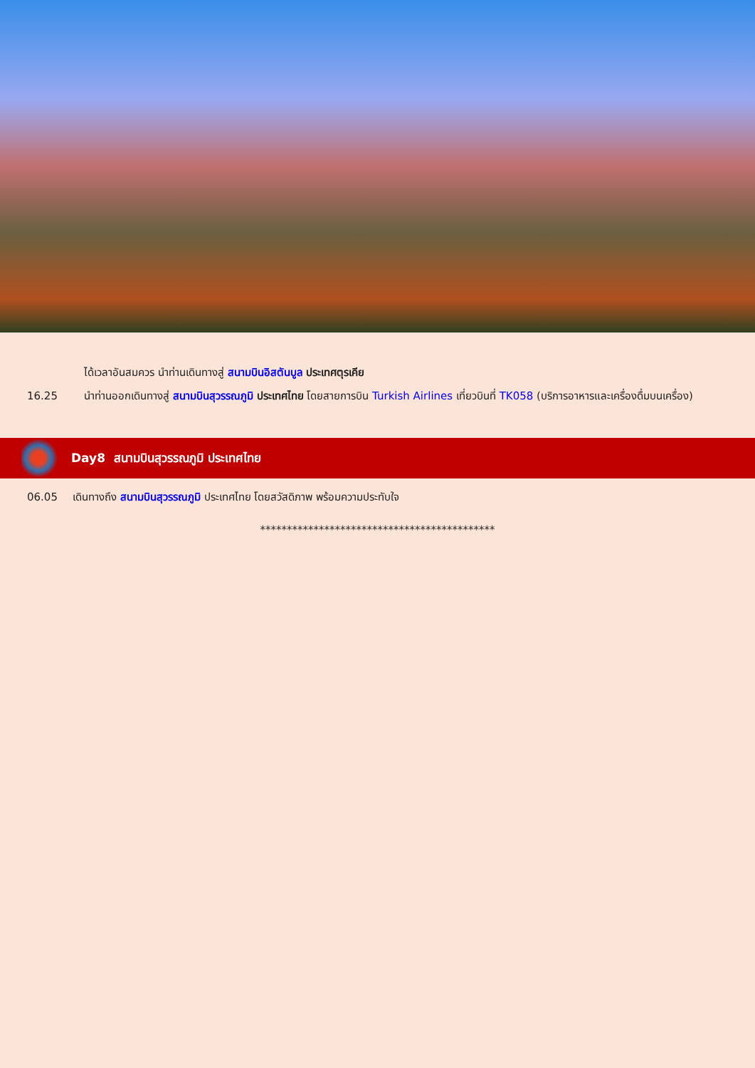ได้เวลาอันสมควร นำท่านเดินทางสู่ สนามบินอิสตันบูล ประเทศตุรเคีย
16.25 นำท่านออกเดินทางสู่ สนามบินสุวรรณภูมิ ประเทศไทย โดยสายการบิน Turkish Airlines เที่ยวบินที่ TK058 (บริการอาหารและเครื่องดื่มบนเครื่อง)
Day8 สนามบินสุวรรณภูมิ ประเทศไทย
06.05 เดินทางถึง สนามบินสุวรรณภูมิ ประเทศไทย โดยสวัสดิภาพ พร้อมความประทับใจ
********************************************